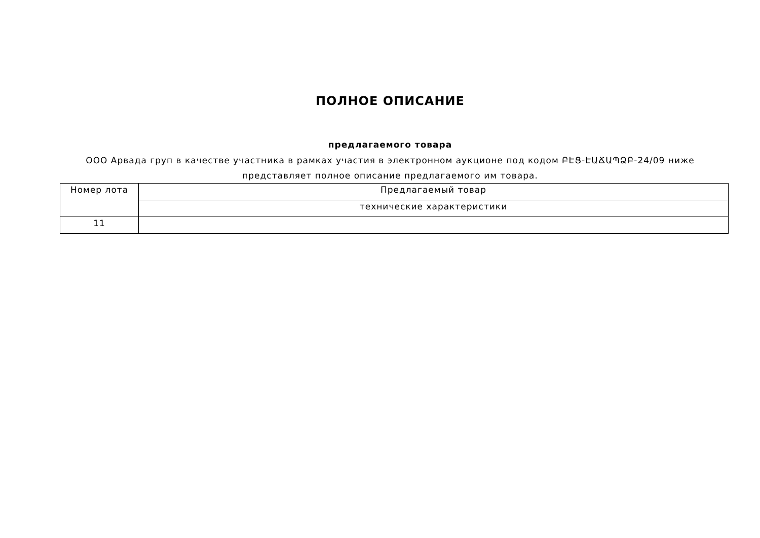ПОЛНОЕ ОПИСАНИЕ
предлагаемого товара
ООО Арвада груп в качестве участника в рамках участия в электронном аукционе под кодом ԲԷՑ-ԷԱՃԱՊՁԲ-24/09 ниже представляет полное описание предлагаемого им товара.
| Номер лота | Предлагаемый товар |
| | технические характеристики |
| 11 | |